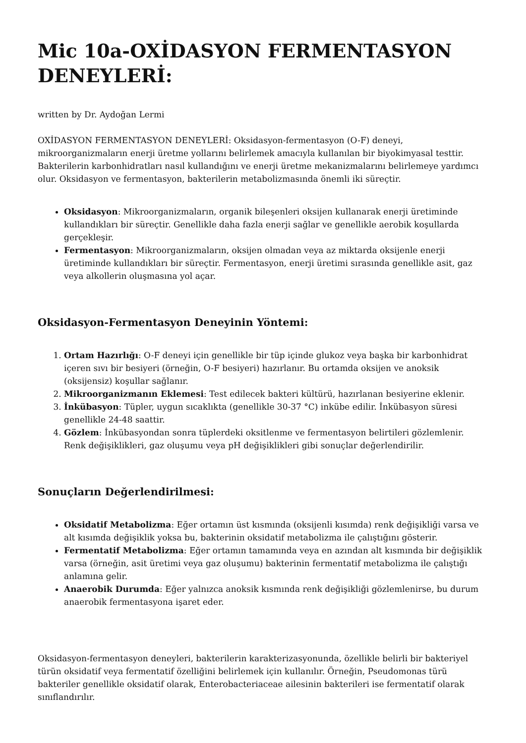Mic 10a-OXİDASYON FERMENTASYON DENEYLERİ:
written by Dr. Aydoğan Lermi
OXİDASYON FERMENTASYON DENEYLERİ: Oksidasyon-fermentasyon (O-F) deneyi, mikroorganizmaların enerji üretme yollarını belirlemek amacıyla kullanılan bir biyokimyasal testtir. Bakterilerin karbonhidratları nasıl kullandığını ve enerji üretme mekanizmalarını belirlemeye yardımcı olur. Oksidasyon ve fermentasyon, bakterilerin metabolizmasında önemli iki süreçtir.
Oksidasyon: Mikroorganizmaların, organik bileşenleri oksijen kullanarak enerji üretiminde kullandıkları bir süreçtir. Genellikle daha fazla enerji sağlar ve genellikle aerobik koşullarda gerçekleşir.
Fermentasyon: Mikroorganizmaların, oksijen olmadan veya az miktarda oksijenle enerji üretiminde kullandıkları bir süreçtir. Fermentasyon, enerji üretimi sırasında genellikle asit, gaz veya alkollerin oluşmasına yol açar.
Oksidasyon-Fermentasyon Deneyinin Yöntemi:
1. Ortam Hazırlığı: O-F deneyi için genellikle bir tüp içinde glukoz veya başka bir karbonhidrat içeren sıvı bir besiyeri (örneğin, O-F besiyeri) hazırlanır. Bu ortamda oksijen ve anoksik (oksijensiz) koşullar sağlanır.
2. Mikroorganizmanın Eklemesi: Test edilecek bakteri kültürü, hazırlanan besiyerine eklenir.
3. İnkübasyon: Tüpler, uygun sıcaklıkta (genellikle 30-37 °C) inkübe edilir. İnkübasyon süresi genellikle 24-48 saattir.
4. Gözlem: İnkübasyondan sonra tüplerdeki oksitlenme ve fermentasyon belirtileri gözlemlenir. Renk değişiklikleri, gaz oluşumu veya pH değişiklikleri gibi sonuçlar değerlendirilir.
Sonuçların Değerlendirilmesi:
Oksidatif Metabolizma: Eğer ortamın üst kısmında (oksijenli kısımda) renk değişikliği varsa ve alt kısımda değişiklik yoksa bu, bakterinin oksidatif metabolizma ile çalıştığını gösterir.
Fermentatif Metabolizma: Eğer ortamın tamamında veya en azından alt kısmında bir değişiklik varsa (örneğin, asit üretimi veya gaz oluşumu) bakterinin fermentatif metabolizma ile çalıştığı anlamına gelir.
Anaerobik Durumda: Eğer yalnızca anoksik kısmında renk değişikliği gözlemlenirse, bu durum anaerobik fermentasyona işaret eder.
Oksidasyon-fermentasyon deneyleri, bakterilerin karakterizasyonunda, özellikle belirli bir bakteriyel türün oksidatif veya fermentatif özelliğini belirlemek için kullanılır. Örneğin, Pseudomonas türü bakteriler genellikle oksidatif olarak, Enterobacteriaceae ailesinin bakterileri ise fermentatif olarak sınıflandırılır.